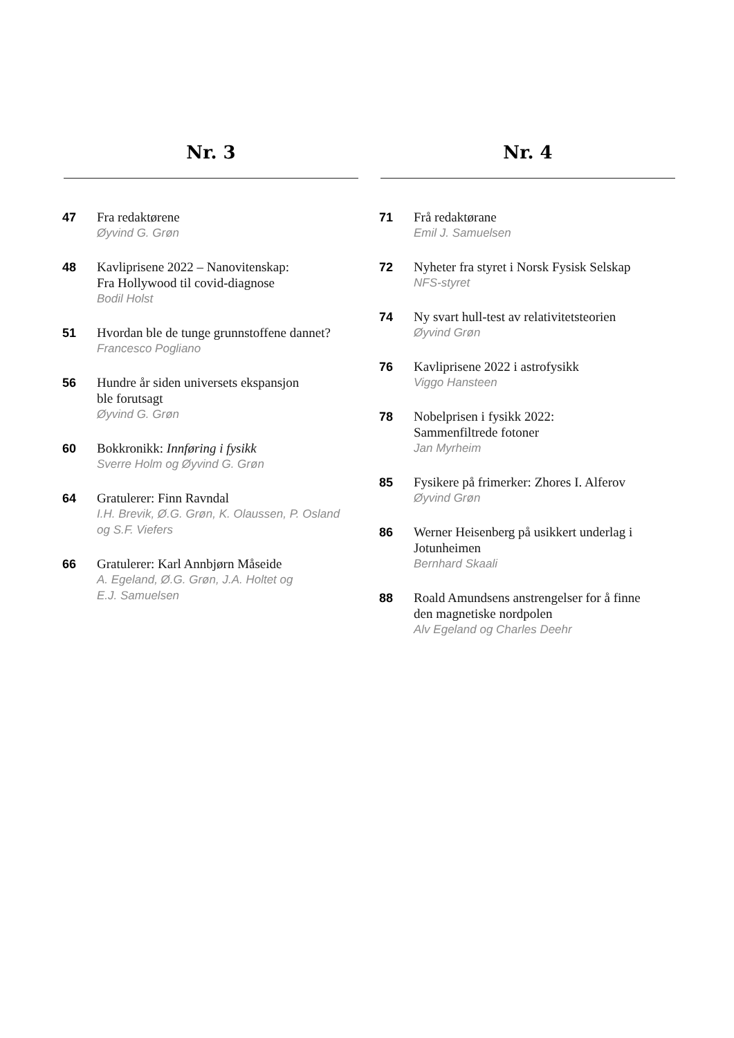Nr. 3
47
Fra redaktørene
Øyvind G. Grøn
48
Kavliprisene 2022 – Nanovitenskap:
Fra Hollywood til covid-diagnose
Bodil Holst
51
Hvordan ble de tunge grunnstoffene dannet?
Francesco Pogliano
56
Hundre år siden universets ekspansjon
ble forutsagt
Øyvind G. Grøn
60
Bokkronikk: Innføring i fysikk
Sverre Holm og Øyvind G. Grøn
64
Gratulerer: Finn Ravndal
I.H. Brevik, Ø.G. Grøn, K. Olaussen, P. Osland
og S.F. Viefers
66
Gratulerer: Karl Annbjørn Måseide
A. Egeland, Ø.G. Grøn, J.A. Holtet og
E.J. Samuelsen
Nr. 4
71
Frå redaktørane
Emil J. Samuelsen
72
Nyheter fra styret i Norsk Fysisk Selskap
NFS-styret
74
Ny svart hull-test av relativitetsteorien
Øyvind Grøn
76
Kavliprisene 2022 i astrofysikk
Viggo Hansteen
78
Nobelprisen i fysikk 2022:
Sammenfiltrede fotoner
Jan Myrheim
85
Fysikere på frimerker: Zhores I. Alferov
Øyvind Grøn
86
Werner Heisenberg på usikkert underlag i
Jotunheimen
Bernhard Skaali
88
Roald Amundsens anstrengelser for å finne
den magnetiske nordpolen
Alv Egeland og Charles Deehr